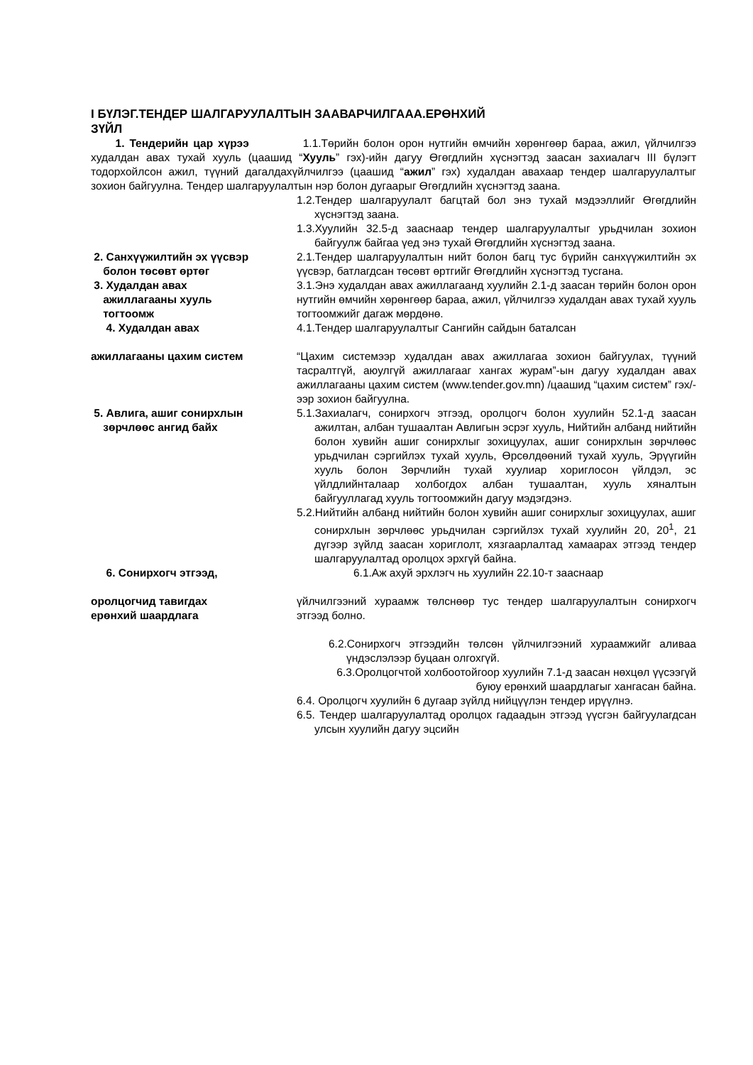I БҮЛЭГ.ТЕНДЕР ШАЛГАРУУЛАЛТЫН ЗААВАРЧИЛГААА.ЕРӨНХИЙ
ЗҮЙЛ
1. Тендерийн цар хүрээ 1.1.Төрийн болон орон нутгийн өмчийн хөрөнгөөр бараа, ажил, үйлчилгээ худалдан авах тухай хууль (цаашид “Хууль” гэх)-ийн дагуу Өгөгдлийн хүснэгтэд заасан захиалагч III бүлэгт тодорхойлсон ажил, түүний дагалдахүйлчилгээ (цаашид “ажил” гэх) худалдан авахаар тендер шалгаруулалтыг зохион байгуулна. Тендер шалгаруулалтын нэр болон дугаарыг Өгөгдлийн хүснэгтэд заана.
1.2.Тендер шалгаруулалт багцтай бол энэ тухай мэдээллийг Өгөгдлийн хүснэгтэд заана.
1.3.Хуулийн 32.5-д зааснаар тендер шалгаруулалтыг урьдчилан зохион байгуулж байгаа үед энэ тухай Өгөгдлийн хүснэгтэд заана.
2. Санхүүжилтийн эх үүсвэр
болон төсөвт өртөг
2.1.Тендер шалгаруулалтын нийт болон багц тус бүрийн санхүүжилтийн эх үүсвэр, батлагдсан төсөвт өртгийг Өгөгдлийн хүснэгтэд тусгана.
3. Худалдан авах
ажиллагааны хууль
тогтоомж
3.1.Энэ худалдан авах ажиллагаанд хуулийн 2.1-д заасан төрийн болон орон нутгийн өмчийн хөрөнгөөр бараа, ажил, үйлчилгээ худалдан авах тухай хууль тогтоомжийг дагаж мөрдөнө.
4. Худалдан авах 4.1.Тендер шалгаруулалтыг Сангийн сайдын баталсан
ажиллагааны цахим систем “Цахим системээр худалдан авах ажиллагаа зохион байгуулах, түүний тасралтгүй, аюулгүй ажиллагааг хангах журам”-ын дагуу худалдан авах ажиллагааны цахим систем (www.tender.gov.mn) /цаашид “цахим систем” гэх/-ээр зохион байгуулна.
5. Авлига, ашиг сонирхлын
зөрчлөөс ангид байх
5.1.Захиалагч, сонирхогч этгээд, оролцогч болон хуулийн 52.1-д заасан ажилтан, албан тушаалтан Авлигын эсрэг хууль, Нийтийн албанд нийтийн болон хувийн ашиг сонирхлыг зохицуулах, ашиг сонирхлын зөрчлөөс урьдчилан сэргийлэх тухай хууль, Өрсөлдөөний тухай хууль, Эрүүгийн хууль болон Зөрчлийн тухай хуулиар хориглосон үйлдэл, эс үйлдлийнталаар холбогдох албан тушаалтан, хууль хяналтын байгууллагад хууль тогтоомжийн дагуу мэдэгдэнэ.
5.2.Нийтийн албанд нийтийн болон хувийн ашиг сонирхлыг зохицуулах, ашиг сонирхлын зөрчлөөс урьдчилан сэргийлэх тухай хуулийн 20, 20<sup>1</sup>, 21 дүгээр зүйлд заасан хориглолт, хязгаарлалтад хамаарах этгээд тендер шалгаруулалтад оролцох эрхгүй байна.
6. Сонирхогч этгээд, 6.1.Аж ахуй эрхлэгч нь хуулийн 22.10-т зааснаар
оролцогчид тавигдах
ерөнхий шаардлага
үйлчилгээний хураамж төлснөөр тус тендер шалгаруулалтын сонирхогч этгээд болно.
6.2.Сонирхогч этгээдийн төлсөн үйлчилгээний хураамжийг аливаа үндэслэлээр буцаан олгохгүй.
6.3.Оролцогчтой холбоотойгоор хуулийн 7.1-д заасан нөхцөл үүсээгүй буюу ерөнхий шаардлагыг хангасан байна.
6.4. Оролцогч хуулийн 6 дугаар зүйлд нийцүүлэн тендер ирүүлнэ.
6.5. Тендер шалгаруулалтад оролцох гадаадын этгээд үүсгэн байгуулагдсан улсын хуулийн дагуу эцсийн